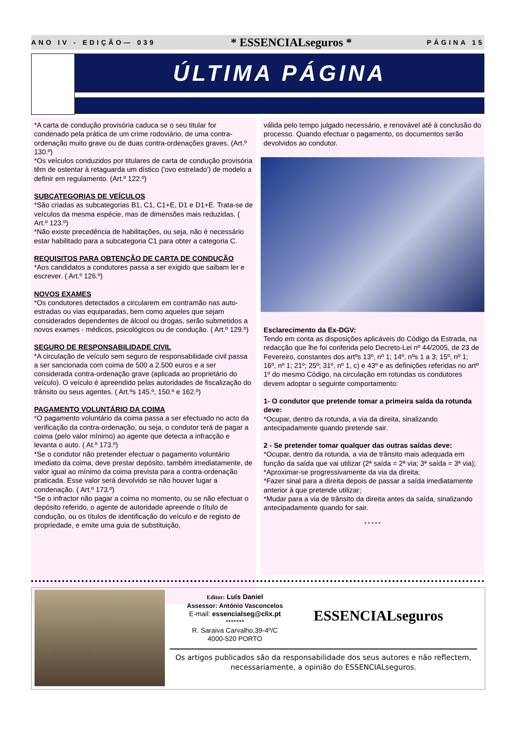ANO IV - EDIÇÃO— 039 * ESSENCIALseguros * PÁGINA 15
ÚLTIMA PÁGINA
*A carta de condução provisória caduca se o seu titular for condenado pela prática de um crime rodoviário, de uma contra-ordenação muito grave ou de duas contra-ordenações graves. (Art.º 130.º)
*Os veículos conduzidos por titulares de carta de condução provisória têm de ostentar à retaguarda um dístico ('ovo estrelado') de modelo a definir em regulamento. (Art.º 122.º)
SUBCATEGORIAS DE VEÍCULOS
*São criadas as subcategorias B1, C1, C1+E, D1 e D1+E. Trata-se de veículos da mesma espécie, mas de dimensões mais reduzidas. ( Art.º 123.º)
*Não existe precedência de habilitações, ou seja, não é necessário estar habilitado para a subcategoria C1 para obter a categoria C.
REQUISITOS PARA OBTENÇÃO DE CARTA DE CONDUÇÃO
*Aos candidatos a condutores passa a ser exigido que saibam ler e escrever. ( Art.º 126.º)
NOVOS EXAMES
*Os condutores detectados a circularem em contramão nas auto-estradas ou vias equiparadas, bem como aqueles que sejam considerados dependentes de álcool ou drogas, serão submetidos a novos exames - médicos, psicológicos ou de condução. ( Art.º 129.º)
SEGURO DE RESPONSABILIDADE CIVIL
*A circulação de veículo sem seguro de responsabilidade civil passa a ser sancionada com coima de 500 a 2.500 euros e a ser considerada contra-ordenação grave (aplicada ao proprietário do veículo). O veículo é apreendido pelas autoridades de fiscalização do trânsito ou seus agentes. ( Art.ºs 145.º, 150.º e 162.º)
PAGAMENTO VOLUNTÁRIO DA COIMA
*O pagamento voluntário da coima passa a ser efectuado no acto da verificação da contra-ordenação, ou seja, o condutor terá de pagar a coima (pelo valor mínimo) ao agente que detecta a infracção e levanta o auto. ( At.º 173.º)
*Se o condutor não pretender efectuar o pagamento voluntário imediato da coima, deve prestar depósito, também imediatamente, de valor igual ao mínimo da coima prevista para a contra-ordenação praticada. Esse valor será devolvido se não houver lugar a condenação. ( Art.º 173.º)
*Se o infractor não pagar a coima no momento, ou se não efectuar o depósito referido, o agente de autoridade apreende o título de condução, ou os títulos de identificação do veículo e de registo de propriedade, e emite uma guia de substituição,
válida pelo tempo julgado necessário, e renovável até à conclusão do processo. Quando efectuar o pagamento, os documentos serão devolvidos ao condutor.
Esclarecimento da Ex-DGV:
Tendo em conta as disposições aplicáveis do Código da Estrada, na redacção que lhe foi conferida pelo Decreto-Lei nº 44/2005, de 23 de Fevereiro, constantes dos artºs 13º, nº 1; 14º, nºs 1 a 3; 15º, nº 1; 16º, nº 1; 21º; 25º; 31º, nº 1, c) e 43º e as definições referidas no artº 1º do mesmo Código, na circulação em rotundas os condutores devem adoptar o seguinte comportamento:
1- O condutor que pretende tomar a primeira saída da rotunda deve:
*Ocupar, dentro da rotunda, a via da direita, sinalizando antecipadamente quando pretende sair.
2 - Se pretender tomar qualquer das outras saídas deve:
*Ocupar, dentro da rotunda, a via de trânsito mais adequada em função da saída que vai utilizar (2ª saída = 2ª via; 3ª saída = 3ª via);
*Aproximar-se progressivamente da via da direita;
*Fazer sinal para a direita depois de passar a saída imediatamente anterior à que pretende utilizar;
*Mudar para a via de trânsito da direita antes da saída, sinalizando antecipadamente quando for sair.
* * * * *
Editor: Luís Daniel
Assessor: António Vasconcelos
E-mail: essencialseg@clix.pt
*******
R. Saraiva Carvalho,39-4º/C
4000-520 PORTO
ESSENCIALseguros
Os artigos publicados são da responsabilidade dos seus autores e não reflectem, necessariamente, a opinião do ESSENCIALseguros.